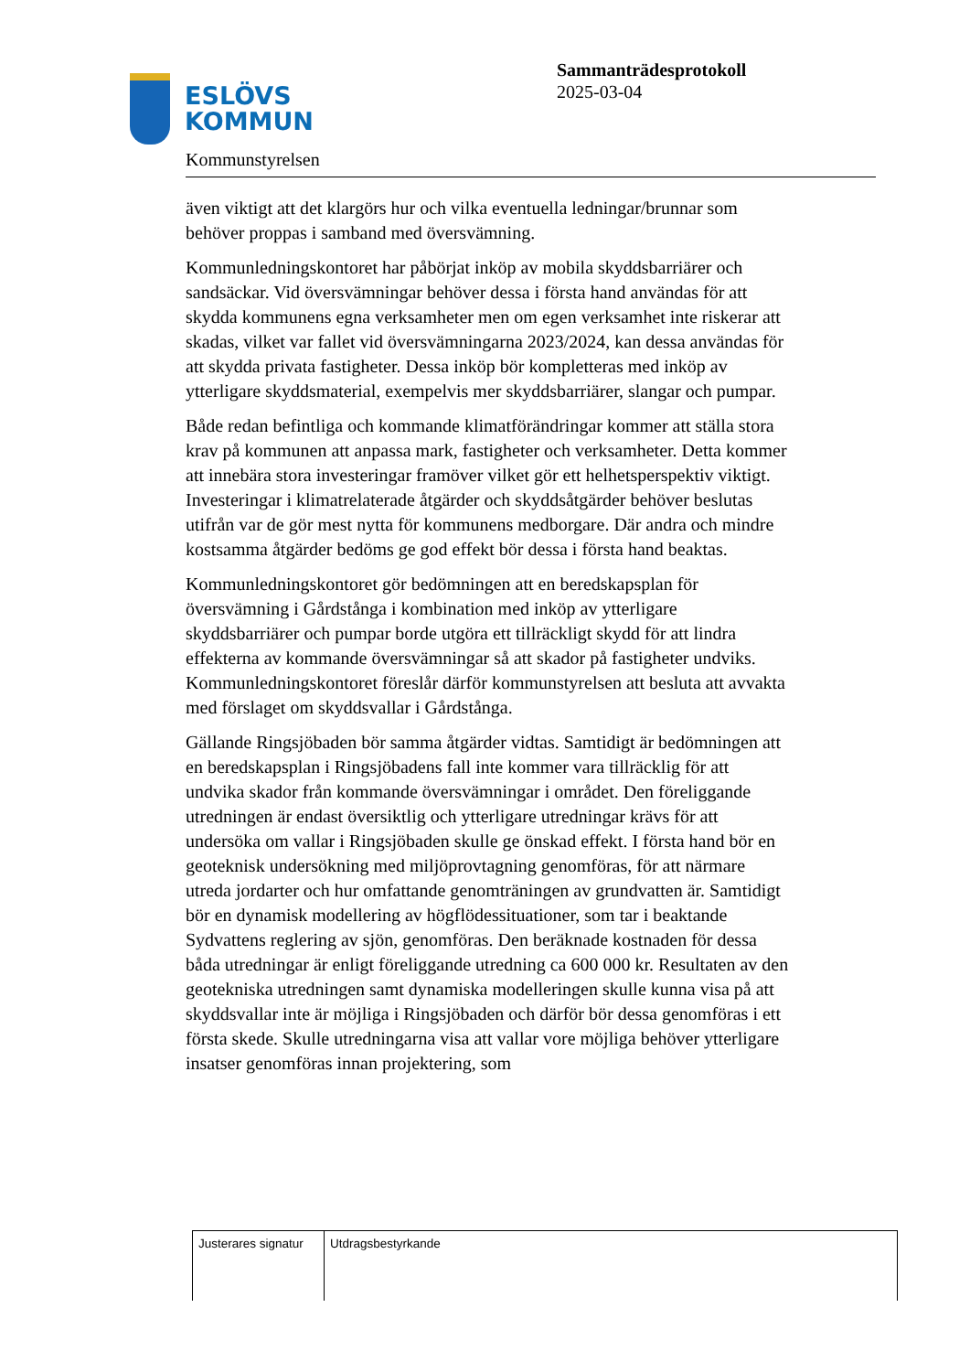ESLÖVS
KOMMUN
Kommunstyrelsen
Sammanträdesprotokoll
2025-03-04
även viktigt att det klargörs hur och vilka eventuella ledningar/brunnar som behöver proppas i samband med översvämning.
Kommunledningskontoret har påbörjat inköp av mobila skyddsbarriärer och sandsäckar. Vid översvämningar behöver dessa i första hand användas för att skydda kommunens egna verksamheter men om egen verksamhet inte riskerar att skadas, vilket var fallet vid översvämningarna 2023/2024, kan dessa användas för att skydda privata fastigheter. Dessa inköp bör kompletteras med inköp av ytterligare skyddsmaterial, exempelvis mer skyddsbarriärer, slangar och pumpar.
Både redan befintliga och kommande klimatförändringar kommer att ställa stora krav på kommunen att anpassa mark, fastigheter och verksamheter. Detta kommer att innebära stora investeringar framöver vilket gör ett helhetsperspektiv viktigt. Investeringar i klimatrelaterade åtgärder och skyddsåtgärder behöver beslutas utifrån var de gör mest nytta för kommunens medborgare. Där andra och mindre kostsamma åtgärder bedöms ge god effekt bör dessa i första hand beaktas.
Kommunledningskontoret gör bedömningen att en beredskapsplan för översvämning i Gårdstånga i kombination med inköp av ytterligare skyddsbarriärer och pumpar borde utgöra ett tillräckligt skydd för att lindra effekterna av kommande översvämningar så att skador på fastigheter undviks. Kommunledningskontoret föreslår därför kommunstyrelsen att besluta att avvakta med förslaget om skyddsvallar i Gårdstånga.
Gällande Ringsjöbaden bör samma åtgärder vidtas. Samtidigt är bedömningen att en beredskapsplan i Ringsjöbadens fall inte kommer vara tillräcklig för att undvika skador från kommande översvämningar i området. Den föreliggande utredningen är endast översiktlig och ytterligare utredningar krävs för att undersöka om vallar i Ringsjöbaden skulle ge önskad effekt. I första hand bör en geoteknisk undersökning med miljöprovtagning genomföras, för att närmare utreda jordarter och hur omfattande genomträningen av grundvatten är. Samtidigt bör en dynamisk modellering av högflödessituationer, som tar i beaktande Sydvattens reglering av sjön, genomföras. Den beräknade kostnaden för dessa båda utredningar är enligt föreliggande utredning ca 600 000 kr. Resultaten av den geotekniska utredningen samt dynamiska modelleringen skulle kunna visa på att skyddsvallar inte är möjliga i Ringsjöbaden och därför bör dessa genomföras i ett första skede. Skulle utredningarna visa att vallar vore möjliga behöver ytterligare insatser genomföras innan projektering, som
| Justerares signatur | Utdragsbestyrkande |